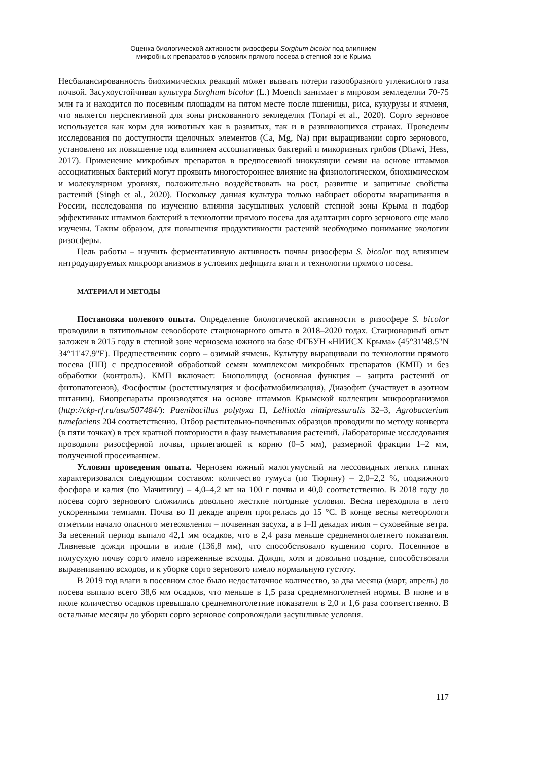Оценка биологической активности ризосферы Sorghum bicolor под влиянием
микробных препаратов в условиях прямого посева в степной зоне Крыма
Несбалансированность биохимических реакций может вызвать потери газообразного углекислого газа почвой. Засухоустойчивая культура Sorghum bicolor (L.) Moench занимает в мировом земледелии 70-75 млн га и находится по посевным площадям на пятом месте после пшеницы, риса, кукурузы и ячменя, что является перспективной для зоны рискованного земледелия (Tonapi et al., 2020). Сорго зерновое используется как корм для животных как в развитых, так и в развивающихся странах. Проведены исследования по доступности щелочных элементов (Ca, Mg, Na) при выращивании сорго зернового, установлено их повышение под влиянием ассоциативных бактерий и микоризных грибов (Dhawi, Hess, 2017). Применение микробных препаратов в предпосевной инокуляции семян на основе штаммов ассоциативных бактерий могут проявить многостороннее влияние на физиологическом, биохимическом и молекулярном уровнях, положительно воздействовать на рост, развитие и защитные свойства растений (Singh et al., 2020). Поскольку данная культура только набирает обороты выращивания в России, исследования по изучению влияния засушливых условий степной зоны Крыма и подбор эффективных штаммов бактерий в технологии прямого посева для адаптации сорго зернового еще мало изучены. Таким образом, для повышения продуктивности растений необходимо понимание экологии ризосферы.
Цель работы – изучить ферментативную активность почвы ризосферы S. bicolor под влиянием интродуцируемых микроорганизмов в условиях дефицита влаги и технологии прямого посева.
МАТЕРИАЛ И МЕТОДЫ
Постановка полевого опыта. Определение биологической активности в ризосфере S. bicolor проводили в пятипольном севообороте стационарного опыта в 2018–2020 годах. Стационарный опыт заложен в 2015 году в степной зоне чернозема южного на базе ФГБУН «НИИСХ Крыма» (45°31'48.5"N 34°11'47.9"E). Предшественник сорго – озимый ячмень. Культуру выращивали по технологии прямого посева (ПП) с предпосевной обработкой семян комплексом микробных препаратов (КМП) и без обработки (контроль). КМП включает: Биополицид (основная функция – защита растений от фитопатогенов), Фосфостим (ростстимуляция и фосфатмобилизация), Диазофит (участвует в азотном питании). Биопрепараты производятся на основе штаммов Крымской коллекции микроорганизмов (http://ckp-rf.ru/usu/507484/): Paenibacillus polytyxa П, Lelliottia nimipressuralis 32–3, Agrobacterium tumefaciens 204 соответственно. Отбор растительно-почвенных образцов проводили по методу конверта (в пяти точках) в трех кратной повторности в фазу выметывания растений. Лабораторные исследования проводили ризосферной почвы, прилегающей к корню (0–5 мм), размерной фракции 1–2 мм, полученной просеиванием.
Условия проведения опыта. Чернозем южный малогумусный на лессовидных легких глинах характеризовался следующим составом: количество гумуса (по Тюрину) – 2,0–2,2 %, подвижного фосфора и калия (по Мачигину) – 4,0–4,2 мг на 100 г почвы и 40,0 соответственно. В 2018 году до посева сорго зернового сложились довольно жесткие погодные условия. Весна переходила в лето ускоренными темпами. Почва во II декаде апреля прогрелась до 15 °С. В конце весны метеорологи отметили начало опасного метеоявления – почвенная засуха, а в I–II декадах июля – суховейные ветра. За весенний период выпало 42,1 мм осадков, что в 2,4 раза меньше среднемноголетнего показателя. Ливневые дожди прошли в июле (136,8 мм), что способствовало кущению сорго. Посеянное в полусухую почву сорго имело изреженные всходы. Дожди, хотя и довольно поздние, способствовали выравниванию всходов, и к уборке сорго зернового имело нормальную густоту.
В 2019 год влаги в посевном слое было недостаточное количество, за два месяца (март, апрель) до посева выпало всего 38,6 мм осадков, что меньше в 1,5 раза среднемноголетней нормы. В июне и в июле количество осадков превышало среднемноголетние показатели в 2,0 и 1,6 раза соответственно. В остальные месяцы до уборки сорго зерновое сопровождали засушливые условия.
117